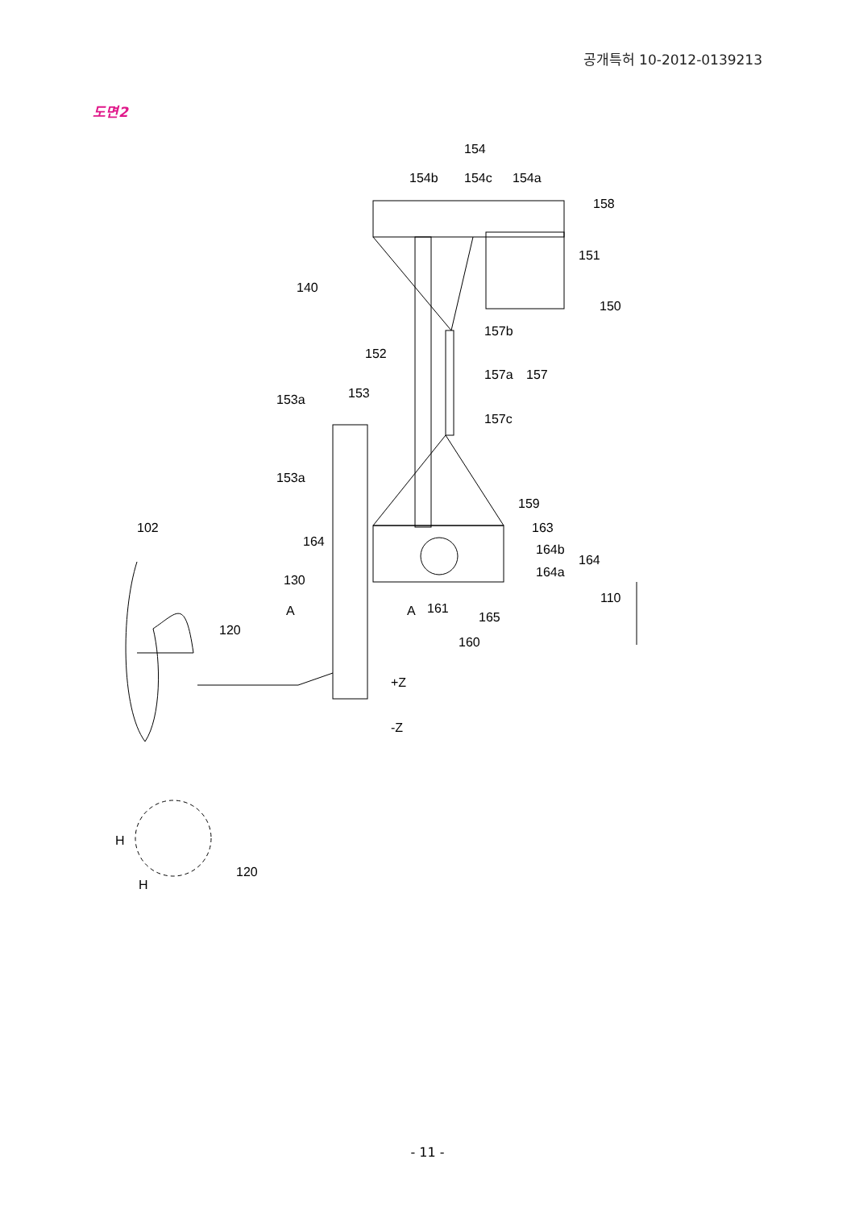공개특허 10-2012-0139213
도면2
154
154b
154c
154a
158
151
140
150
157b
152
157a
157
153a
153
157c
153a
159
102
163
164
164b
164
164a
130
110
A
A
161
165
160
120
+Z
-Z
H
120
H
- 11 -